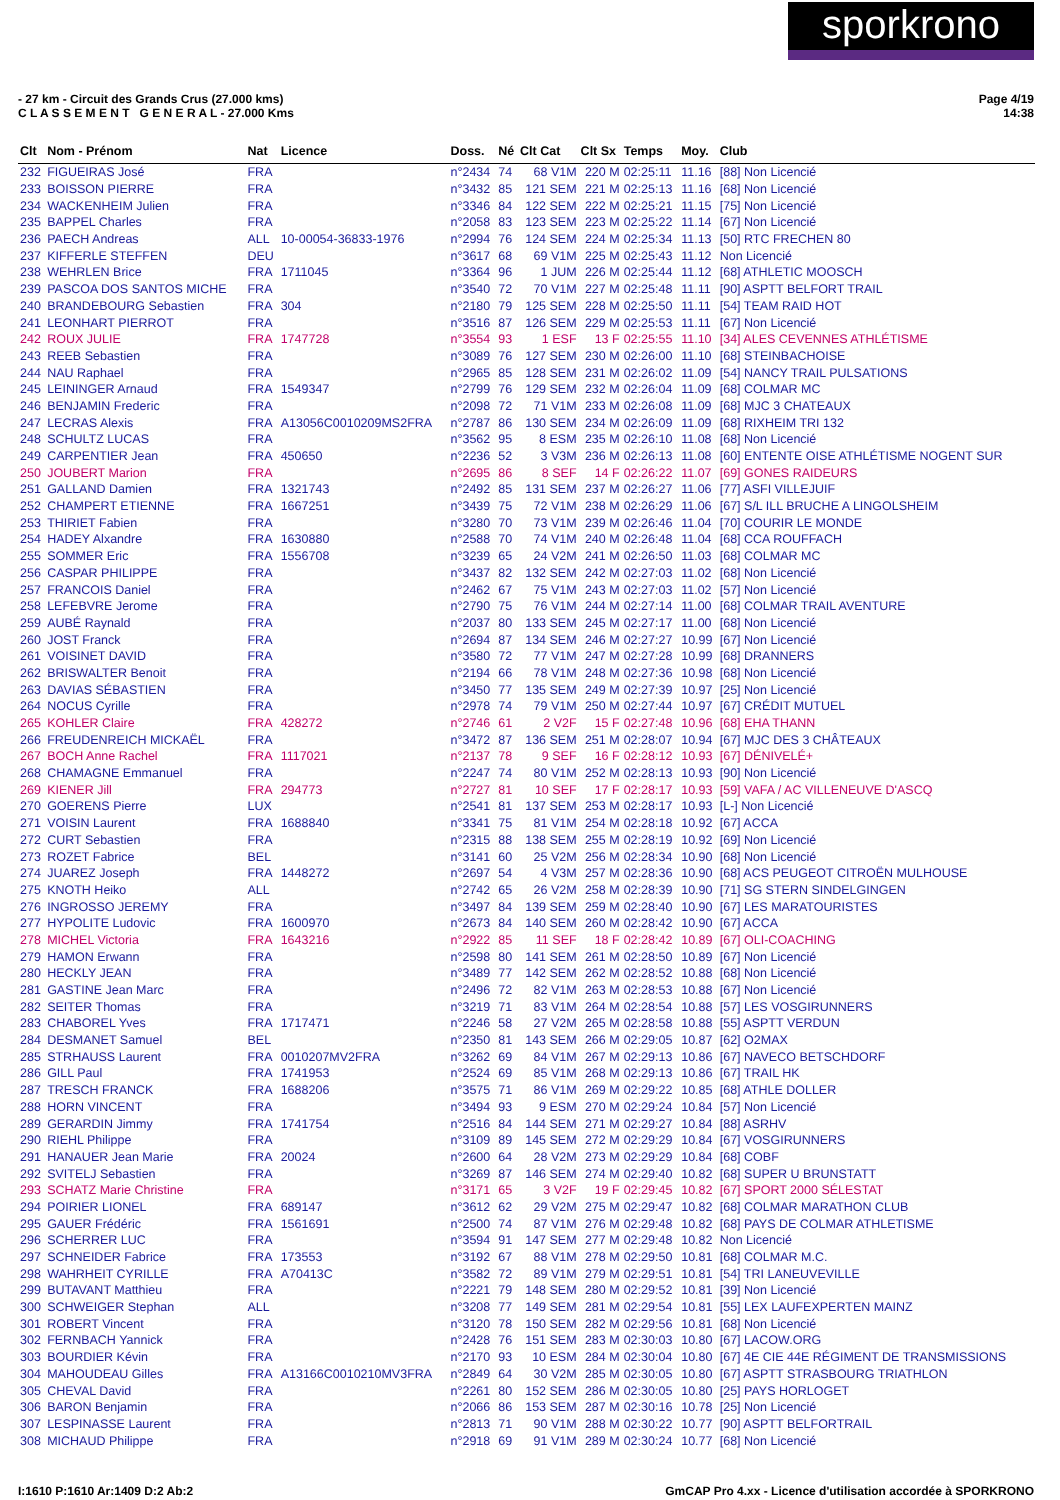sporkrono
- 27 km - Circuit des Grands Crus (27.000 kms)
C L A S S E M E N T G E N E R A L - 27.000 Kms
Page 4/19
14:38
| Clt | Nom - Prénom | Nat | Licence | Doss. | Né | Clt Cat | Clt Sx | Temps | Moy. | Club |
| --- | --- | --- | --- | --- | --- | --- | --- | --- | --- | --- |
| 232 | FIGUEIRAS José | FRA | | n°2434 | 74 | 68 V1M | 220 M | 02:25:11 | 11.16 | [88] Non Licencié |
| 233 | BOISSON PIERRE | FRA | | n°3432 | 85 | 121 SEM | 221 M | 02:25:13 | 11.16 | [68] Non Licencié |
| 234 | WACKENHEIM Julien | FRA | | n°3346 | 84 | 122 SEM | 222 M | 02:25:21 | 11.15 | [75] Non Licencié |
| 235 | BAPPEL Charles | FRA | | n°2058 | 83 | 123 SEM | 223 M | 02:25:22 | 11.14 | [67] Non Licencié |
| 236 | PAECH Andreas | ALL | 10-00054-36833-1976 | n°2994 | 76 | 124 SEM | 224 M | 02:25:34 | 11.13 | [50] RTC FRECHEN 80 |
| 237 | KIFFERLE STEFFEN | DEU | | n°3617 | 68 | 69 V1M | 225 M | 02:25:43 | 11.12 | Non Licencié |
| 238 | WEHRLEN Brice | FRA | 1711045 | n°3364 | 96 | 1 JUM | 226 M | 02:25:44 | 11.12 | [68] ATHLETIC MOOSCH |
| 239 | PASCOA DOS SANTOS MICHE | FRA | | n°3540 | 72 | 70 V1M | 227 M | 02:25:48 | 11.11 | [90] ASPTT BELFORT TRAIL |
| 240 | BRANDEBOURG Sebastien | FRA | 304 | n°2180 | 79 | 125 SEM | 228 M | 02:25:50 | 11.11 | [54] TEAM RAID HOT |
| 241 | LEONHART PIERROT | FRA | | n°3516 | 87 | 126 SEM | 229 M | 02:25:53 | 11.11 | [67] Non Licencié |
| 242 | ROUX JULIE | FRA | 1747728 | n°3554 | 93 | 1 ESF | 13 F | 02:25:55 | 11.10 | [34] ALES CEVENNES ATHLÉTISME |
| 243 | REEB Sebastien | FRA | | n°3089 | 76 | 127 SEM | 230 M | 02:26:00 | 11.10 | [68] STEINBACHOISE |
| 244 | NAU Raphael | FRA | | n°2965 | 85 | 128 SEM | 231 M | 02:26:02 | 11.09 | [54] NANCY TRAIL PULSATIONS |
| 245 | LEININGER Arnaud | FRA | 1549347 | n°2799 | 76 | 129 SEM | 232 M | 02:26:04 | 11.09 | [68] COLMAR MC |
| 246 | BENJAMIN Frederic | FRA | | n°2098 | 72 | 71 V1M | 233 M | 02:26:08 | 11.09 | [68] MJC 3 CHATEAUX |
| 247 | LECRAS Alexis | FRA | A13056C0010209MS2FRA | n°2787 | 86 | 130 SEM | 234 M | 02:26:09 | 11.09 | [68] RIXHEIM TRI 132 |
| 248 | SCHULTZ LUCAS | FRA | | n°3562 | 95 | 8 ESM | 235 M | 02:26:10 | 11.08 | [68] Non Licencié |
| 249 | CARPENTIER Jean | FRA | 450650 | n°2236 | 52 | 3 V3M | 236 M | 02:26:13 | 11.08 | [60] ENTENTE OISE ATHLÉTISME NOGENT SUR |
| 250 | JOUBERT Marion | FRA | | n°2695 | 86 | 8 SEF | 14 F | 02:26:22 | 11.07 | [69] GONES RAIDEURS |
| 251 | GALLAND Damien | FRA | 1321743 | n°2492 | 85 | 131 SEM | 237 M | 02:26:27 | 11.06 | [77] ASFI VILLEJUIF |
| 252 | CHAMPERT ETIENNE | FRA | 1667251 | n°3439 | 75 | 72 V1M | 238 M | 02:26:29 | 11.06 | [67] S/L ILL BRUCHE A LINGOLSHEIM |
| 253 | THIRIET Fabien | FRA | | n°3280 | 70 | 73 V1M | 239 M | 02:26:46 | 11.04 | [70] COURIR LE MONDE |
| 254 | HADEY Alxandre | FRA | 1630880 | n°2588 | 70 | 74 V1M | 240 M | 02:26:48 | 11.04 | [68] CCA ROUFFACH |
| 255 | SOMMER Eric | FRA | 1556708 | n°3239 | 65 | 24 V2M | 241 M | 02:26:50 | 11.03 | [68] COLMAR MC |
| 256 | CASPAR PHILIPPE | FRA | | n°3437 | 82 | 132 SEM | 242 M | 02:27:03 | 11.02 | [68] Non Licencié |
| 257 | FRANCOIS Daniel | FRA | | n°2462 | 67 | 75 V1M | 243 M | 02:27:03 | 11.02 | [57] Non Licencié |
| 258 | LEFEBVRE Jerome | FRA | | n°2790 | 75 | 76 V1M | 244 M | 02:27:14 | 11.00 | [68] COLMAR TRAIL AVENTURE |
| 259 | AUBÉ Raynald | FRA | | n°2037 | 80 | 133 SEM | 245 M | 02:27:17 | 11.00 | [68] Non Licencié |
| 260 | JOST Franck | FRA | | n°2694 | 87 | 134 SEM | 246 M | 02:27:27 | 10.99 | [67] Non Licencié |
| 261 | VOISINET DAVID | FRA | | n°3580 | 72 | 77 V1M | 247 M | 02:27:28 | 10.99 | [68] DRANNERS |
| 262 | BRISWALTER Benoit | FRA | | n°2194 | 66 | 78 V1M | 248 M | 02:27:36 | 10.98 | [68] Non Licencié |
| 263 | DAVIAS SÉBASTIEN | FRA | | n°3450 | 77 | 135 SEM | 249 M | 02:27:39 | 10.97 | [25] Non Licencié |
| 264 | NOCUS Cyrille | FRA | | n°2978 | 74 | 79 V1M | 250 M | 02:27:44 | 10.97 | [67] CRÉDIT MUTUEL |
| 265 | KOHLER Claire | FRA | 428272 | n°2746 | 61 | 2 V2F | 15 F | 02:27:48 | 10.96 | [68] EHA THANN |
| 266 | FREUDENREICH MICKAËL | FRA | | n°3472 | 87 | 136 SEM | 251 M | 02:28:07 | 10.94 | [67] MJC DES 3 CHÂTEAUX |
| 267 | BOCH Anne Rachel | FRA | 1117021 | n°2137 | 78 | 9 SEF | 16 F | 02:28:12 | 10.93 | [67] DÉNIVELÉ+ |
| 268 | CHAMAGNE Emmanuel | FRA | | n°2247 | 74 | 80 V1M | 252 M | 02:28:13 | 10.93 | [90] Non Licencié |
| 269 | KIENER Jill | FRA | 294773 | n°2727 | 81 | 10 SEF | 17 F | 02:28:17 | 10.93 | [59] VAFA / AC VILLENEUVE D'ASCQ |
| 270 | GOERENS Pierre | LUX | | n°2541 | 81 | 137 SEM | 253 M | 02:28:17 | 10.93 | [L-] Non Licencié |
| 271 | VOISIN Laurent | FRA | 1688840 | n°3341 | 75 | 81 V1M | 254 M | 02:28:18 | 10.92 | [67] ACCA |
| 272 | CURT Sebastien | FRA | | n°2315 | 88 | 138 SEM | 255 M | 02:28:19 | 10.92 | [69] Non Licencié |
| 273 | ROZET Fabrice | BEL | | n°3141 | 60 | 25 V2M | 256 M | 02:28:34 | 10.90 | [68] Non Licencié |
| 274 | JUAREZ Joseph | FRA | 1448272 | n°2697 | 54 | 4 V3M | 257 M | 02:28:36 | 10.90 | [68] ACS PEUGEOT CITROËN MULHOUSE |
| 275 | KNOTH Heiko | ALL | | n°2742 | 65 | 26 V2M | 258 M | 02:28:39 | 10.90 | [71] SG STERN SINDELGINGEN |
| 276 | INGROSSO JEREMY | FRA | | n°3497 | 84 | 139 SEM | 259 M | 02:28:40 | 10.90 | [67] LES MARATOURISTES |
| 277 | HYPOLITE Ludovic | FRA | 1600970 | n°2673 | 84 | 140 SEM | 260 M | 02:28:42 | 10.90 | [67] ACCA |
| 278 | MICHEL Victoria | FRA | 1643216 | n°2922 | 85 | 11 SEF | 18 F | 02:28:42 | 10.89 | [67] OLI-COACHING |
| 279 | HAMON Erwann | FRA | | n°2598 | 80 | 141 SEM | 261 M | 02:28:50 | 10.89 | [67] Non Licencié |
| 280 | HECKLY JEAN | FRA | | n°3489 | 77 | 142 SEM | 262 M | 02:28:52 | 10.88 | [68] Non Licencié |
| 281 | GASTINE Jean Marc | FRA | | n°2496 | 72 | 82 V1M | 263 M | 02:28:53 | 10.88 | [67] Non Licencié |
| 282 | SEITER Thomas | FRA | | n°3219 | 71 | 83 V1M | 264 M | 02:28:54 | 10.88 | [57] LES VOSGIRUNNERS |
| 283 | CHABOREL Yves | FRA | 1717471 | n°2246 | 58 | 27 V2M | 265 M | 02:28:58 | 10.88 | [55] ASPTT VERDUN |
| 284 | DESMANET Samuel | BEL | | n°2350 | 81 | 143 SEM | 266 M | 02:29:05 | 10.87 | [62] O2MAX |
| 285 | STRHAUSS Laurent | FRA | 0010207MV2FRA | n°3262 | 69 | 84 V1M | 267 M | 02:29:13 | 10.86 | [67] NAVECO BETSCHDORF |
| 286 | GILL Paul | FRA | 1741953 | n°2524 | 69 | 85 V1M | 268 M | 02:29:13 | 10.86 | [67] TRAIL HK |
| 287 | TRESCH FRANCK | FRA | 1688206 | n°3575 | 71 | 86 V1M | 269 M | 02:29:22 | 10.85 | [68] ATHLE DOLLER |
| 288 | HORN VINCENT | FRA | | n°3494 | 93 | 9 ESM | 270 M | 02:29:24 | 10.84 | [57] Non Licencié |
| 289 | GERARDIN Jimmy | FRA | 1741754 | n°2516 | 84 | 144 SEM | 271 M | 02:29:27 | 10.84 | [88] ASRHV |
| 290 | RIEHL Philippe | FRA | | n°3109 | 89 | 145 SEM | 272 M | 02:29:29 | 10.84 | [67] VOSGIRUNNERS |
| 291 | HANAUER Jean Marie | FRA | 20024 | n°2600 | 64 | 28 V2M | 273 M | 02:29:29 | 10.84 | [68] COBF |
| 292 | SVITELJ Sebastien | FRA | | n°3269 | 87 | 146 SEM | 274 M | 02:29:40 | 10.82 | [68] SUPER U BRUNSTATT |
| 293 | SCHATZ Marie Christine | FRA | | n°3171 | 65 | 3 V2F | 19 F | 02:29:45 | 10.82 | [67] SPORT 2000 SÉLESTAT |
| 294 | POIRIER LIONEL | FRA | 689147 | n°3612 | 62 | 29 V2M | 275 M | 02:29:47 | 10.82 | [68] COLMAR MARATHON CLUB |
| 295 | GAUER Frédéric | FRA | 1561691 | n°2500 | 74 | 87 V1M | 276 M | 02:29:48 | 10.82 | [68] PAYS DE COLMAR ATHLETISME |
| 296 | SCHERRER LUC | FRA | | n°3594 | 91 | 147 SEM | 277 M | 02:29:48 | 10.82 | Non Licencié |
| 297 | SCHNEIDER Fabrice | FRA | 173553 | n°3192 | 67 | 88 V1M | 278 M | 02:29:50 | 10.81 | [68] COLMAR M.C. |
| 298 | WAHRHEIT CYRILLE | FRA | A70413C | n°3582 | 72 | 89 V1M | 279 M | 02:29:51 | 10.81 | [54] TRI LANEUVEVILLE |
| 299 | BUTAVANT Matthieu | FRA | | n°2221 | 79 | 148 SEM | 280 M | 02:29:52 | 10.81 | [39] Non Licencié |
| 300 | SCHWEIGER Stephan | ALL | | n°3208 | 77 | 149 SEM | 281 M | 02:29:54 | 10.81 | [55] LEX LAUFEXPERTEN MAINZ |
| 301 | ROBERT Vincent | FRA | | n°3120 | 78 | 150 SEM | 282 M | 02:29:56 | 10.81 | [68] Non Licencié |
| 302 | FERNBACH Yannick | FRA | | n°2428 | 76 | 151 SEM | 283 M | 02:30:03 | 10.80 | [67] LACOW.ORG |
| 303 | BOURDIER Kévin | FRA | | n°2170 | 93 | 10 ESM | 284 M | 02:30:04 | 10.80 | [67] 4E CIE 44E RÉGIMENT DE TRANSMISSIONS |
| 304 | MAHOUDEAU Gilles | FRA | A13166C0010210MV3FRA | n°2849 | 64 | 30 V2M | 285 M | 02:30:05 | 10.80 | [67] ASPTT STRASBOURG TRIATHLON |
| 305 | CHEVAL David | FRA | | n°2261 | 80 | 152 SEM | 286 M | 02:30:05 | 10.80 | [25] PAYS HORLOGET |
| 306 | BARON Benjamin | FRA | | n°2066 | 86 | 153 SEM | 287 M | 02:30:16 | 10.78 | [25] Non Licencié |
| 307 | LESPINASSE Laurent | FRA | | n°2813 | 71 | 90 V1M | 288 M | 02:30:22 | 10.77 | [90] ASPTT BELFORTRAIL |
| 308 | MICHAUD Philippe | FRA | | n°2918 | 69 | 91 V1M | 289 M | 02:30:24 | 10.77 | [68] Non Licencié |
I:1610 P:1610 Ar:1409 D:2 Ab:2
GmCAP Pro 4.xx - Licence d'utilisation accordée à SPORKRONO